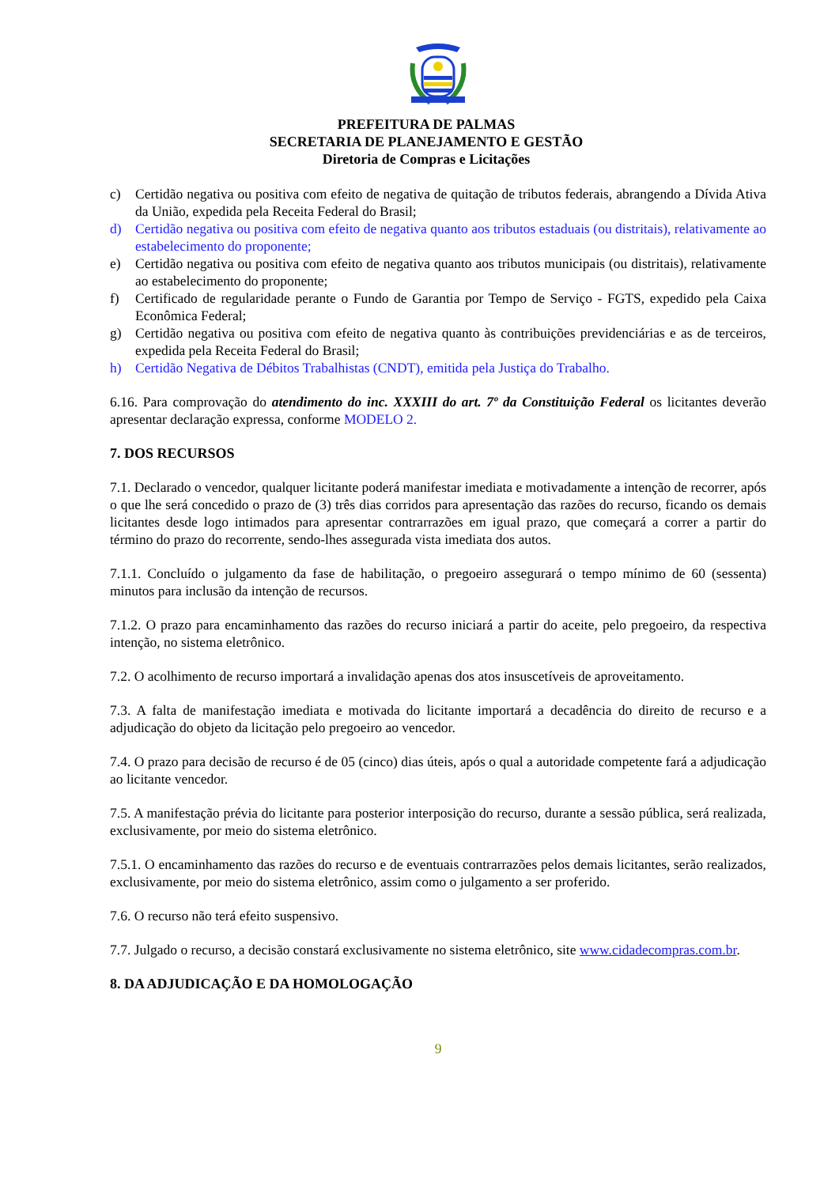PREFEITURA DE PALMAS
SECRETARIA DE PLANEJAMENTO E GESTÃO
Diretoria de Compras e Licitações
c) Certidão negativa ou positiva com efeito de negativa de quitação de tributos federais, abrangendo a Dívida Ativa da União, expedida pela Receita Federal do Brasil;
d) Certidão negativa ou positiva com efeito de negativa quanto aos tributos estaduais (ou distritais), relativamente ao estabelecimento do proponente;
e) Certidão negativa ou positiva com efeito de negativa quanto aos tributos municipais (ou distritais), relativamente ao estabelecimento do proponente;
f) Certificado de regularidade perante o Fundo de Garantia por Tempo de Serviço - FGTS, expedido pela Caixa Econômica Federal;
g) Certidão negativa ou positiva com efeito de negativa quanto às contribuições previdenciárias e as de terceiros, expedida pela Receita Federal do Brasil;
h) Certidão Negativa de Débitos Trabalhistas (CNDT), emitida pela Justiça do Trabalho.
6.16. Para comprovação do atendimento do inc. XXXIII do art. 7º da Constituição Federal os licitantes deverão apresentar declaração expressa, conforme MODELO 2.
7. DOS RECURSOS
7.1. Declarado o vencedor, qualquer licitante poderá manifestar imediata e motivadamente a intenção de recorrer, após o que lhe será concedido o prazo de (3) três dias corridos para apresentação das razões do recurso, ficando os demais licitantes desde logo intimados para apresentar contrarrazões em igual prazo, que começará a correr a partir do término do prazo do recorrente, sendo-lhes assegurada vista imediata dos autos.
7.1.1. Concluído o julgamento da fase de habilitação, o pregoeiro assegurará o tempo mínimo de 60 (sessenta) minutos para inclusão da intenção de recursos.
7.1.2. O prazo para encaminhamento das razões do recurso iniciará a partir do aceite, pelo pregoeiro, da respectiva intenção, no sistema eletrônico.
7.2. O acolhimento de recurso importará a invalidação apenas dos atos insuscetíveis de aproveitamento.
7.3. A falta de manifestação imediata e motivada do licitante importará a decadência do direito de recurso e a adjudicação do objeto da licitação pelo pregoeiro ao vencedor.
7.4. O prazo para decisão de recurso é de 05 (cinco) dias úteis, após o qual a autoridade competente fará a adjudicação ao licitante vencedor.
7.5. A manifestação prévia do licitante para posterior interposição do recurso, durante a sessão pública, será realizada, exclusivamente, por meio do sistema eletrônico.
7.5.1. O encaminhamento das razões do recurso e de eventuais contrarrazões pelos demais licitantes, serão realizados, exclusivamente, por meio do sistema eletrônico, assim como o julgamento a ser proferido.
7.6. O recurso não terá efeito suspensivo.
7.7. Julgado o recurso, a decisão constará exclusivamente no sistema eletrônico, site www.cidadecompras.com.br.
8. DA ADJUDICAÇÃO E DA HOMOLOGAÇÃO
9